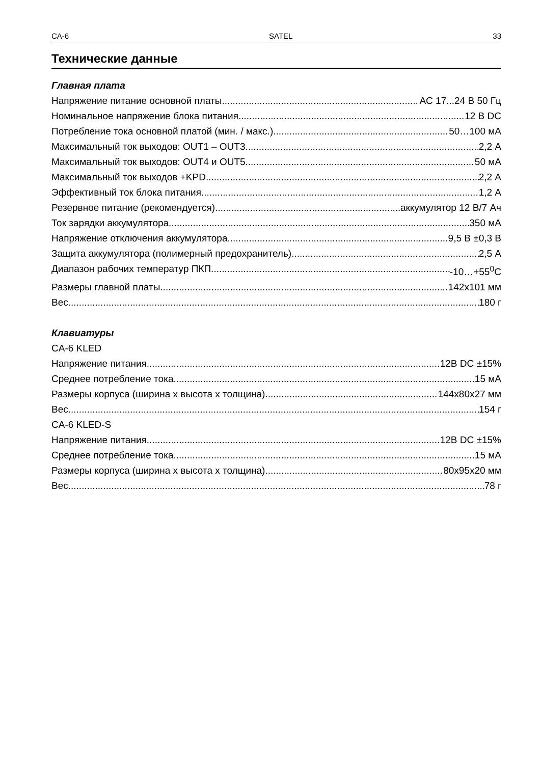CA-6 SATEL 33
Технические данные
Главная плата
Напряжение питание основной платы AC 17...24 В 50 Гц
Номинальное напряжение блока питания 12 В DC
Потребление тока основной платой (мин. / макс.) 50…100 мА
Максимальный ток выходов: OUT1 – OUT3 2,2 А
Максимальный ток выходов: OUT4 и OUT5 50 мА
Максимальный ток выходов +KPD 2,2 А
Эффективный ток блока питания 1,2 А
Резервное питание (рекомендуется) аккумулятор 12 В/7 Ач
Ток зарядки аккумулятора 350 мА
Напряжение отключения аккумулятора 9,5 В ±0,3 В
Защита аккумулятора (полимерный предохранитель) 2,5 А
Диапазон рабочих температур ПКП -10…+55<sup>0</sup>C
Размеры главной платы 142x101 мм
Вес 180 г
Клавиатуры
CA-6 KLED
Напряжение питания 12В DC ±15%
Среднее потребление тока 15 мА
Размеры корпуса (ширина x высота x толщина) 144x80x27 мм
Вес 154 г
CA-6 KLED-S
Напряжение питания 12В DC ±15%
Среднее потребление тока 15 мА
Размеры корпуса (ширина x высота x толщина) 80x95x20 мм
Вес 78 г